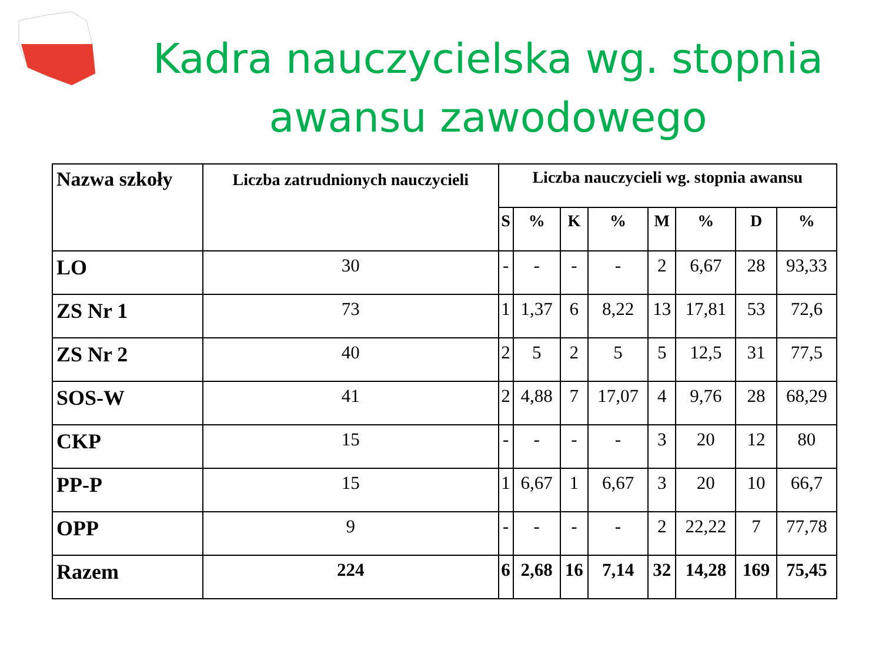Kadra nauczycielska wg. stopnia awansu zawodowego
| Nazwa szkoły | Liczba zatrudnionych nauczycieli | Liczba nauczycieli wg. stopnia awansu | | | | | | | |
| --- | --- | --- | --- | --- | --- | --- | --- | --- | --- |
| | | S | % | K | % | M | % | D | % |
| LO | 30 | - | - | - | - | 2 | 6,67 | 28 | 93,33 |
| ZS Nr 1 | 73 | 1 | 1,37 | 6 | 8,22 | 13 | 17,81 | 53 | 72,6 |
| ZS Nr 2 | 40 | 2 | 5 | 2 | 5 | 5 | 12,5 | 31 | 77,5 |
| SOS-W | 41 | 2 | 4,88 | 7 | 17,07 | 4 | 9,76 | 28 | 68,29 |
| CKP | 15 | - | - | - | - | 3 | 20 | 12 | 80 |
| PP-P | 15 | 1 | 6,67 | 1 | 6,67 | 3 | 20 | 10 | 66,7 |
| OPP | 9 | - | - | - | - | 2 | 22,22 | 7 | 77,78 |
| Razem | 224 | 6 | 2,68 | 16 | 7,14 | 32 | 14,28 | 169 | 75,45 |